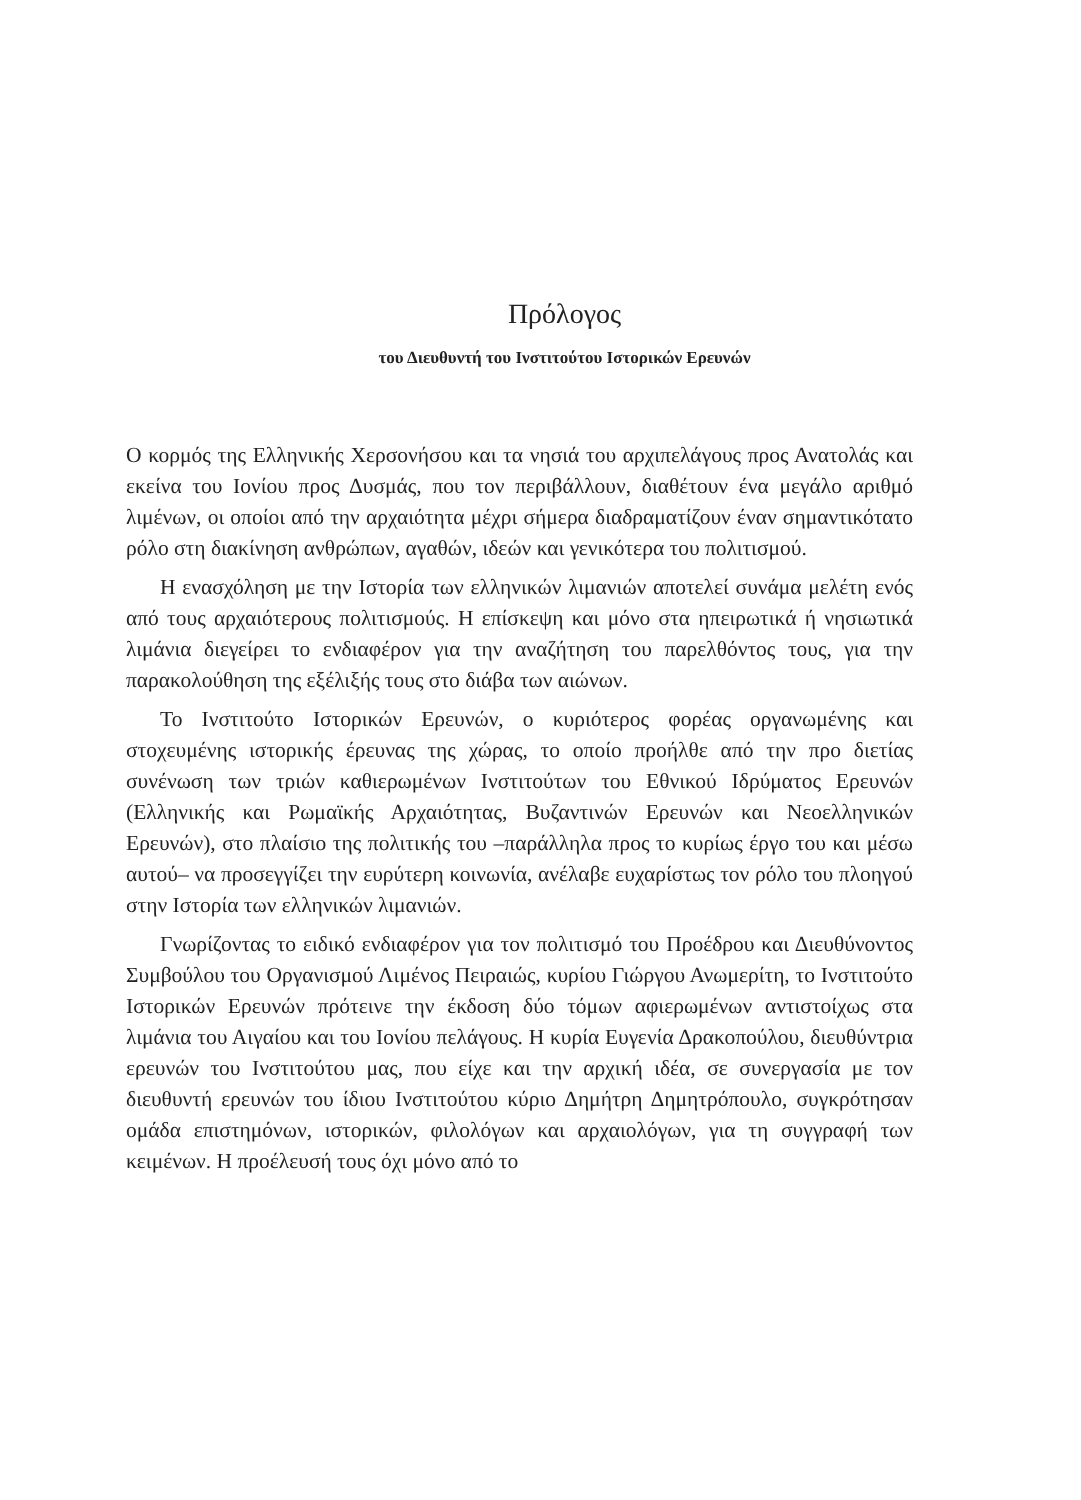Πρόλογος
του Διευθυντή του Ινστιτούτου Ιστορικών Ερευνών
Ο κορμός της Ελληνικής Χερσονήσου και τα νησιά του αρχιπελάγους προς Ανατολάς και εκείνα του Ιονίου προς Δυσμάς, που τον περιβάλλουν, διαθέτουν ένα μεγάλο αριθμό λιμένων, οι οποίοι από την αρχαιότητα μέχρι σήμερα διαδραματίζουν έναν σημαντικότατο ρόλο στη διακίνηση ανθρώπων, αγαθών, ιδεών και γενικότερα του πολιτισμού.
Η ενασχόληση με την Ιστορία των ελληνικών λιμανιών αποτελεί συνάμα μελέτη ενός από τους αρχαιότερους πολιτισμούς. Η επίσκεψη και μόνο στα ηπειρωτικά ή νησιωτικά λιμάνια διεγείρει το ενδιαφέρον για την αναζήτηση του παρελθόντος τους, για την παρακολούθηση της εξέλιξής τους στο διάβα των αιώνων.
Το Ινστιτούτο Ιστορικών Ερευνών, ο κυριότερος φορέας οργανωμένης και στοχευμένης ιστορικής έρευνας της χώρας, το οποίο προήλθε από την προ διετίας συνένωση των τριών καθιερωμένων Ινστιτούτων του Εθνικού Ιδρύματος Ερευνών (Ελληνικής και Ρωμαϊκής Αρχαιότητας, Βυζαντινών Ερευνών και Νεοελληνικών Ερευνών), στο πλαίσιο της πολιτικής του –παράλληλα προς το κυρίως έργο του και μέσω αυτού– να προσεγγίζει την ευρύτερη κοινωνία, ανέλαβε ευχαρίστως τον ρόλο του πλοηγού στην Ιστορία των ελληνικών λιμανιών.
Γνωρίζοντας το ειδικό ενδιαφέρον για τον πολιτισμό του Προέδρου και Διευθύνοντος Συμβούλου του Οργανισμού Λιμένος Πειραιώς, κυρίου Γιώργου Ανωμερίτη, το Ινστιτούτο Ιστορικών Ερευνών πρότεινε την έκδοση δύο τόμων αφιερωμένων αντιστοίχως στα λιμάνια του Αιγαίου και του Ιονίου πελάγους. Η κυρία Ευγενία Δρακοπούλου, διευθύντρια ερευνών του Ινστιτούτου μας, που είχε και την αρχική ιδέα, σε συνεργασία με τον διευθυντή ερευνών του ίδιου Ινστιτούτου κύριο Δημήτρη Δημητρόπουλο, συγκρότησαν ομάδα επιστημόνων, ιστορικών, φιλολόγων και αρχαιολόγων, για τη συγγραφή των κειμένων. Η προέλευσή τους όχι μόνο από το